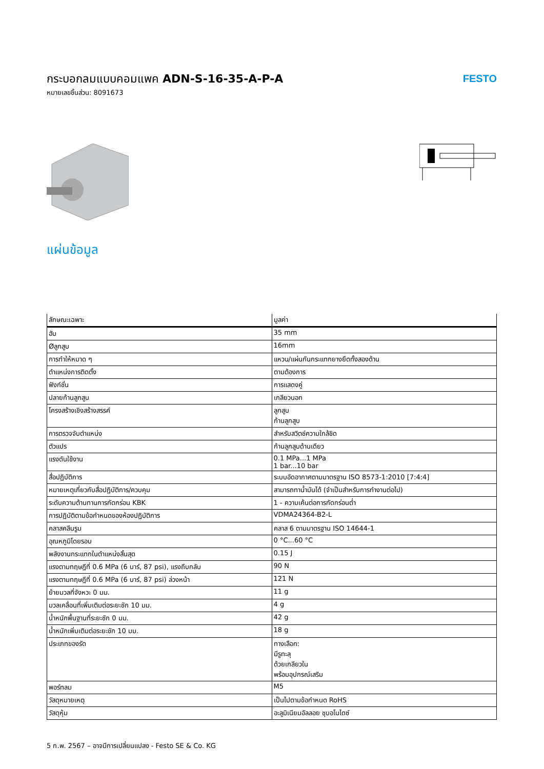กระบอกลมแบบคอมแพค ADN-S-16-35-A-P-A
หมายเลขชิ้นส่วน: 8091673
FESTO
แผ่นข้อมูล
| ลักษณะเฉพาะ | มูลค่า |
| --- | --- |
| ฮับ | 35 mm |
| Øลูกสูบ | 16mm |
| การทำให้หมาด ๆ | แหวน/แผ่นกันกระแทกยางยืดทั้งสองด้าน |
| ตำแหน่งการติดตั้ง | ตามต้องการ |
| ฟังก์ชั่น | การแสดงคู่ |
| ปลายก้านลูกสูบ | เกลียวนอก |
| โครงสร้างเชิงสร้างสรรค์ | ลูกสูบ ก้านลูกสูบ |
| การตรวจจับตำแหน่ง | สำหรับสวิตช์ความใกล้ชิด |
| ตัวแปร | ก้านลูกสูบด้านเดียว |
| แรงดันใช้งาน | 0.1 MPa...1 MPa 1 bar...10 bar |
| สื่อปฏิบัติการ | ระบบอัดอากาศตามมาตรฐาน ISO 8573-1:2010 [7:4:4] |
| หมายเหตุเกี่ยวกับสื่อปฏิบัติการ/ควบคุม | สามารถทาน้ำมันได้ (จำเป็นสำหรับการทำงานต่อไป) |
| ระดับความต้านทานการกัดกร่อน KBK | 1 - ความเค้นต่อการกัดกร่อนต่ำ |
| การปฏิบัติตามข้อกำหนดของห้องปฏิบัติการ | VDMA24364-B2-L |
| คลาสคลีนรูม | คลาส 6 ตามมาตรฐาน ISO 14644-1 |
| อุณหภูมิโดยรอบ | 0 °C...60 °C |
| พลังงานกระแทกในตำแหน่งสิ้นสุด | 0.15 J |
| แรงตามทฤษฎีที่ 0.6 MPa (6 บาร์, 87 psi), แรงถึบกลับ | 90 N |
| แรงตามทฤษฎีที่ 0.6 MPa (6 บาร์, 87 psi) ล่วงหน้า | 121 N |
| ย้ายมวลที่จังหวะ 0 มม. | 11 g |
| มวลเคลื่อนที่เพิ่มเติมต่อระยะชัก 10 มม. | 4 g |
| น้ำหนักพื้นฐานที่ระยะชัก 0 มม. | 42 g |
| น้ำหนักเพิ่มเติมต่อระยะชัก 10 มม. | 18 g |
| ประเภทของรัด | ทางเลือก: มีรูทะลุ ด้วยเกลียวใน พร้อมอุปกรณ์เสริม |
| พอร์ทลม | M5 |
| วัสดุหมายเหตุ | เป็นไปตามข้อกำหนด RoHS |
| วัสดุหุ้ม | อะลูมิเนียมอัลลอย ชุบอโนไดซ์ |
5 ก.พ. 2567 – อาจมีการเปลี่ยนแปลง - Festo SE & Co. KG